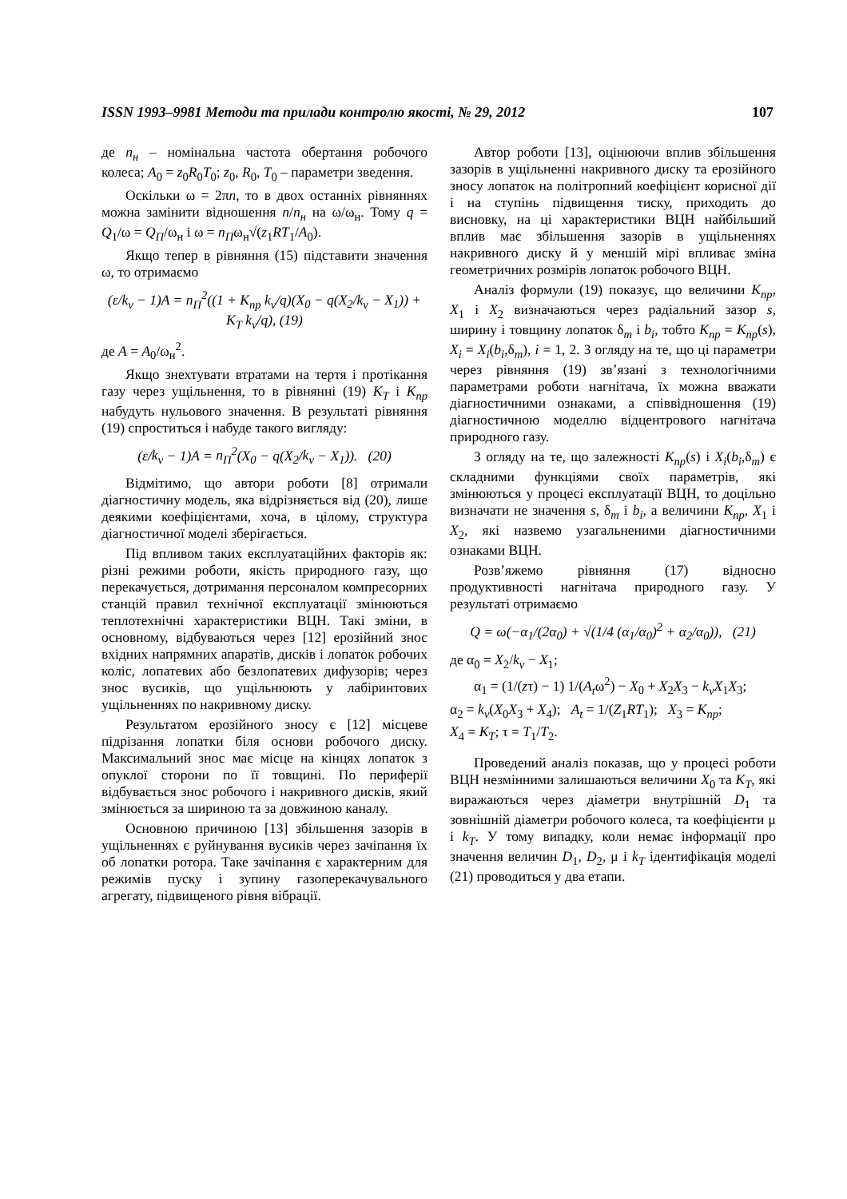ISSN 1993–9981 Методи та прилади контролю якості, № 29, 2012 107
де n<sub>н</sub> – номінальна частота обертання робочого колеса; A<sub>0</sub> = z<sub>0</sub>R<sub>0</sub>T<sub>0</sub>; z<sub>0</sub>, R<sub>0</sub>, T<sub>0</sub> – параметри зведення.
Оскільки ω = 2πn, то в двох останніх рівняннях можна замінити відношення n/n<sub>н</sub> на ω/ω<sub>н</sub>. Тому q = Q<sub>1</sub>/ω = Q<sub>П</sub>/ω<sub>н</sub> і ω = n<sub>П</sub>ω<sub>н</sub>√(z<sub>1</sub>RT<sub>1</sub>/A<sub>0</sub>).
Якщо тепер в рівняння (15) підставити значення ω, то отримаємо
(ε/k<sub>v</sub> − 1)A = n<sub>П</sub><sup>2</sup>((1 + K<sub>пр</sub> k<sub>v</sub>/q)(X<sub>0</sub> − q(X<sub>2</sub>/k<sub>v</sub> − X<sub>1</sub>)) + K<sub>T</sub> k<sub>v</sub>/q), (19)
де A = A<sub>0</sub>/ω<sub>н</sub><sup>2</sup>.
Якщо знехтувати втратами на тертя і протікання газу через ущільнення, то в рівнянні (19) K<sub>T</sub> і K<sub>пр</sub> набудуть нульового значення. В результаті рівняння (19) спроститься і набуде такого вигляду:
(ε/k<sub>v</sub> − 1)A = n<sub>П</sub><sup>2</sup>(X<sub>0</sub> − q(X<sub>2</sub>/k<sub>v</sub> − X<sub>1</sub>)). (20)
Відмітимо, що автори роботи [8] отримали діагностичну модель, яка відрізняється від (20), лише деякими коефіцієнтами, хоча, в цілому, структура діагностичної моделі зберігається.
Під впливом таких експлуатаційних факторів як: різні режими роботи, якість природного газу, що перекачується, дотримання персоналом компресорних станцій правил технічної експлуатації змінюються теплотехнічні характеристики ВЦН. Такі зміни, в основному, відбуваються через [12] ерозійний знос вхідних напрямних апаратів, дисків і лопаток робочих коліс, лопатевих або безлопатевих дифузорів; через знос вусиків, що ущільнюють у лабіринтових ущільненнях по накривному диску.
Результатом ерозійного зносу є [12] місцеве підрізання лопатки біля основи робочого диску. Максимальний знос має місце на кінцях лопаток з опуклої сторони по її товщині. По периферії відбувається знос робочого і накривного дисків, який змінюється за шириною та за довжиною каналу.
Основною причиною [13] збільшення зазорів в ущільненнях є руйнування вусиків через зачіпання їх об лопатки ротора. Таке зачіпання є характерним для режимів пуску і зупину газоперекачувального агрегату, підвищеного рівня вібрації.
Автор роботи [13], оцінюючи вплив збільшення зазорів в ущільненні накривного диску та ерозійного зносу лопаток на політропний коефіцієнт корисної дії і на ступінь підвищення тиску, приходить до висновку, на ці характеристики ВЦН найбільший вплив має збільшення зазорів в ущільненнях накривного диску й у меншій мірі впливає зміна геометричних розмірів лопаток робочого ВЦН.
Аналіз формули (19) показує, що величини K<sub>пр</sub>, X<sub>1</sub> і X<sub>2</sub> визначаються через радіальний зазор s, ширину і товщину лопаток δ<sub>m</sub> і b<sub>i</sub>, тобто K<sub>пр</sub> = K<sub>пр</sub>(s), X<sub>i</sub> = X<sub>i</sub>(b<sub>i</sub>,δ<sub>m</sub>), i = 1, 2. З огляду на те, що ці параметри через рівняння (19) зв’язані з технологічними параметрами роботи нагнітача, їх можна вважати діагностичними ознаками, а співвідношення (19) діагностичною моделлю відцентрового нагнітача природного газу.
З огляду на те, що залежності K<sub>пр</sub>(s) і X<sub>i</sub>(b<sub>i</sub>,δ<sub>m</sub>) є складними функціями своїх параметрів, які змінюються у процесі експлуатації ВЦН, то доцільно визначати не значення s, δ<sub>m</sub> і b<sub>i</sub>, а величини K<sub>пр</sub>, X<sub>1</sub> і X<sub>2</sub>, які назвемо узагальненими діагностичними ознаками ВЦН.
Розв’яжемо рівняння (17) відносно продуктивності нагнітача природного газу. У результаті отримаємо
Q = ω(−α<sub>1</sub>/(2α<sub>0</sub>) + √(1/4 (α<sub>1</sub>/α<sub>0</sub>)<sup>2</sup> + α<sub>2</sub>/α<sub>0</sub>)), (21)
де α<sub>0</sub> = X<sub>2</sub>/k<sub>v</sub> − X<sub>1</sub>;
α<sub>1</sub> = (1/(zτ) − 1) 1/(A<sub>t</sub>ω<sup>2</sup>) − X<sub>0</sub> + X<sub>2</sub>X<sub>3</sub> − k<sub>v</sub> X<sub>1</sub>X<sub>3</sub>;
α<sub>2</sub> = k<sub>v</sub>(X<sub>0</sub>X<sub>3</sub> + X<sub>4</sub>); A<sub>t</sub> = 1/(Z<sub>1</sub>RT<sub>1</sub>); X<sub>3</sub> = K<sub>пр</sub>;
X<sub>4</sub> = K<sub>T</sub>; τ = T<sub>1</sub>/T<sub>2</sub>.
Проведений аналіз показав, що у процесі роботи ВЦН незмінними залишаються величини X<sub>0</sub> та K<sub>T</sub>, які виражаються через діаметри внутрішній D<sub>1</sub> та зовнішній діаметри робочого колеса, та коефіцієнти μ і k<sub>T</sub>. У тому випадку, коли немає інформації про значення величин D<sub>1</sub>, D<sub>2</sub>, μ і k<sub>T</sub> ідентифікація моделі (21) проводиться у два етапи.